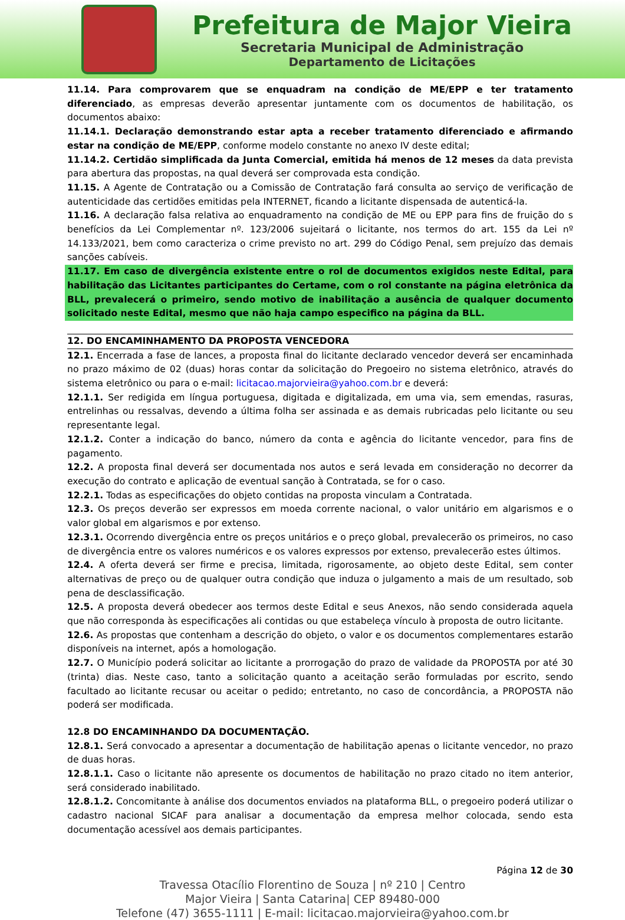Prefeitura de Major Vieira
Secretaria Municipal de Administração
Departamento de Licitações
11.14. Para comprovarem que se enquadram na condição de ME/EPP e ter tratamento diferenciado, as empresas deverão apresentar juntamente com os documentos de habilitação, os documentos abaixo:
11.14.1. Declaração demonstrando estar apta a receber tratamento diferenciado e afirmando estar na condição de ME/EPP, conforme modelo constante no anexo IV deste edital;
11.14.2. Certidão simplificada da Junta Comercial, emitida há menos de 12 meses da data prevista para abertura das propostas, na qual deverá ser comprovada esta condição.
11.15. A Agente de Contratação ou a Comissão de Contratação fará consulta ao serviço de verificação de autenticidade das certidões emitidas pela INTERNET, ficando a licitante dispensada de autenticá-la.
11.16. A declaração falsa relativa ao enquadramento na condição de ME ou EPP para fins de fruição do s benefícios da Lei Complementar nº. 123/2006 sujeitará o licitante, nos termos do art. 155 da Lei nº 14.133/2021, bem como caracteriza o crime previsto no art. 299 do Código Penal, sem prejuízo das demais sanções cabíveis.
11.17. Em caso de divergência existente entre o rol de documentos exigidos neste Edital, para habilitação das Licitantes participantes do Certame, com o rol constante na página eletrônica da BLL, prevalecerá o primeiro, sendo motivo de inabilitação a ausência de qualquer documento solicitado neste Edital, mesmo que não haja campo especifico na página da BLL.
12. DO ENCAMINHAMENTO DA PROPOSTA VENCEDORA
12.1. Encerrada a fase de lances, a proposta final do licitante declarado vencedor deverá ser encaminhada no prazo máximo de 02 (duas) horas contar da solicitação do Pregoeiro no sistema eletrônico, através do sistema eletrônico ou para o e-mail: licitacao.majorvieira@yahoo.com.br e deverá:
12.1.1. Ser redigida em língua portuguesa, digitada e digitalizada, em uma via, sem emendas, rasuras, entrelinhas ou ressalvas, devendo a última folha ser assinada e as demais rubricadas pelo licitante ou seu representante legal.
12.1.2. Conter a indicação do banco, número da conta e agência do licitante vencedor, para fins de pagamento.
12.2. A proposta final deverá ser documentada nos autos e será levada em consideração no decorrer da execução do contrato e aplicação de eventual sanção à Contratada, se for o caso.
12.2.1. Todas as especificações do objeto contidas na proposta vinculam a Contratada.
12.3. Os preços deverão ser expressos em moeda corrente nacional, o valor unitário em algarismos e o valor global em algarismos e por extenso.
12.3.1. Ocorrendo divergência entre os preços unitários e o preço global, prevalecerão os primeiros, no caso de divergência entre os valores numéricos e os valores expressos por extenso, prevalecerão estes últimos.
12.4. A oferta deverá ser firme e precisa, limitada, rigorosamente, ao objeto deste Edital, sem conter alternativas de preço ou de qualquer outra condição que induza o julgamento a mais de um resultado, sob pena de desclassificação.
12.5. A proposta deverá obedecer aos termos deste Edital e seus Anexos, não sendo considerada aquela que não corresponda às especificações ali contidas ou que estabeleça vínculo à proposta de outro licitante.
12.6. As propostas que contenham a descrição do objeto, o valor e os documentos complementares estarão disponíveis na internet, após a homologação.
12.7. O Município poderá solicitar ao licitante a prorrogação do prazo de validade da PROPOSTA por até 30 (trinta) dias. Neste caso, tanto a solicitação quanto a aceitação serão formuladas por escrito, sendo facultado ao licitante recusar ou aceitar o pedido; entretanto, no caso de concordância, a PROPOSTA não poderá ser modificada.
12.8 DO ENCAMINHANDO DA DOCUMENTAÇÃO.
12.8.1. Será convocado a apresentar a documentação de habilitação apenas o licitante vencedor, no prazo de duas horas.
12.8.1.1. Caso o licitante não apresente os documentos de habilitação no prazo citado no item anterior, será considerado inabilitado.
12.8.1.2. Concomitante à análise dos documentos enviados na plataforma BLL, o pregoeiro poderá utilizar o cadastro nacional SICAF para analisar a documentação da empresa melhor colocada, sendo esta documentação acessível aos demais participantes.
Página 12 de 30
Travessa Otacílio Florentino de Souza | nº 210 | Centro
Major Vieira | Santa Catarina| CEP 89480-000
Telefone (47) 3655-1111 | E-mail: licitacao.majorvieira@yahoo.com.br